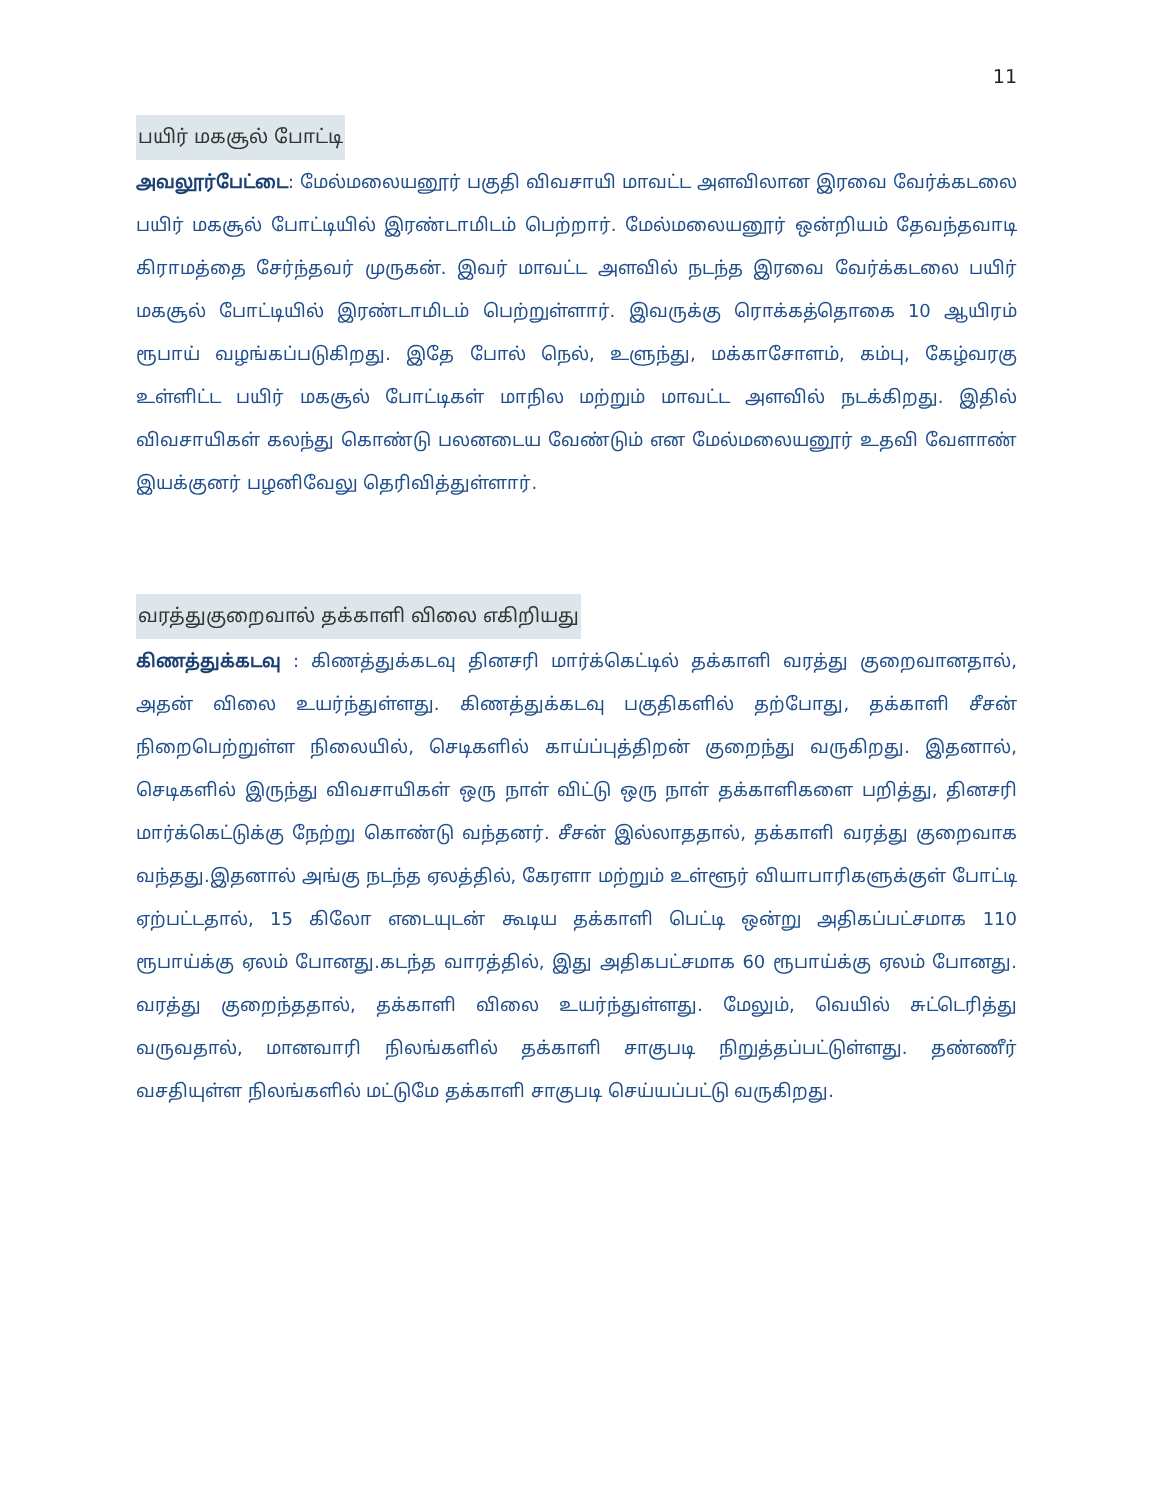11
பயிர் மகசூல் போட்டி
அவலூர்பேட்டை: மேல்மலையனூர் பகுதி விவசாயி மாவட்ட அளவிலான இரவை வேர்க்கடலை பயிர் மகசூல் போட்டியில் இரண்டாமிடம் பெற்றார். மேல்மலையனூர் ஒன்றியம் தேவந்தவாடி கிராமத்தை சேர்ந்தவர் முருகன். இவர் மாவட்ட அளவில் நடந்த இரவை வேர்க்கடலை பயிர் மகசூல் போட்டியில் இரண்டாமிடம் பெற்றுள்ளார். இவருக்கு ரொக்கத்தொகை 10 ஆயிரம் ரூபாய் வழங்கப்படுகிறது. இதே போல் நெல், உளுந்து, மக்காசோளம், கம்பு, கேழ்வரகு உள்ளிட்ட பயிர் மகசூல் போட்டிகள் மாநில மற்றும் மாவட்ட அளவில் நடக்கிறது. இதில் விவசாயிகள் கலந்து கொண்டு பலனடைய வேண்டும் என மேல்மலையனூர் உதவி வேளாண் இயக்குனர் பழனிவேலு தெரிவித்துள்ளார்.
வரத்துகுறைவால் தக்காளி விலை எகிறியது
கிணத்துக்கடவு : கிணத்துக்கடவு தினசரி மார்க்கெட்டில் தக்காளி வரத்து குறைவானதால், அதன் விலை உயர்ந்துள்ளது. கிணத்துக்கடவு பகுதிகளில் தற்போது, தக்காளி சீசன் நிறைபெற்றுள்ள நிலையில், செடிகளில் காய்ப்புத்திறன் குறைந்து வருகிறது. இதனால், செடிகளில் இருந்து விவசாயிகள் ஒரு நாள் விட்டு ஒரு நாள் தக்காளிகளை பறித்து, தினசரி மார்க்கெட்டுக்கு நேற்று கொண்டு வந்தனர். சீசன் இல்லாததால், தக்காளி வரத்து குறைவாக வந்தது.இதனால் அங்கு நடந்த ஏலத்தில், கேரளா மற்றும் உள்ளூர் வியாபாரிகளுக்குள் போட்டி ஏற்பட்டதால், 15 கிலோ எடையுடன் கூடிய தக்காளி பெட்டி ஒன்று அதிகப்பட்சமாக 110 ரூபாய்க்கு ஏலம் போனது.கடந்த வாரத்தில், இது அதிகபட்சமாக 60 ரூபாய்க்கு ஏலம் போனது. வரத்து குறைந்ததால், தக்காளி விலை உயர்ந்துள்ளது. மேலும், வெயில் சுட்டெரித்து வருவதால், மானவாரி நிலங்களில் தக்காளி சாகுபடி நிறுத்தப்பட்டுள்ளது. தண்ணீர் வசதியுள்ள நிலங்களில் மட்டுமே தக்காளி சாகுபடி செய்யப்பட்டு வருகிறது.